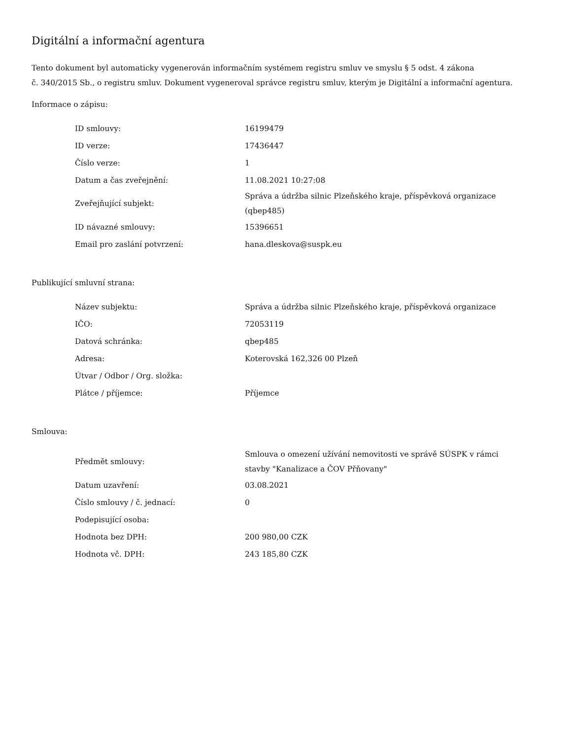Digitální a informační agentura
Tento dokument byl automaticky vygenerován informačním systémem registru smluv ve smyslu § 5 odst. 4 zákona
č. 340/2015 Sb., o registru smluv. Dokument vygeneroval správce registru smluv, kterým je Digitální a informační agentura.
Informace o zápisu:
| ID smlouvy: | 16199479 |
| ID verze: | 17436447 |
| Číslo verze: | 1 |
| Datum a čas zveřejnění: | 11.08.2021 10:27:08 |
| Zveřejňující subjekt: | Správa a údržba silnic Plzeňského kraje, příspěvková organizace (qbep485) |
| ID návazné smlouvy: | 15396651 |
| Email pro zaslání potvrzení: | hana.dleskova@suspk.eu |
Publikující smluvní strana:
| Název subjektu: | Správa a údržba silnic Plzeňského kraje, příspěvková organizace |
| IČO: | 72053119 |
| Datová schránka: | qbep485 |
| Adresa: | Koterovská 162,326 00 Plzeň |
| Útvar / Odbor / Org. složka: | |
| Plátce / příjemce: | Příjemce |
Smlouva:
| Předmět smlouvy: | Smlouva o omezení užívání nemovitosti ve správě SÚSPK v rámci stavby "Kanalizace a ČOV Přňovany" |
| Datum uzavření: | 03.08.2021 |
| Číslo smlouvy / č. jednací: | 0 |
| Podepisující osoba: | |
| Hodnota bez DPH: | 200 980,00 CZK |
| Hodnota vč. DPH: | 243 185,80 CZK |